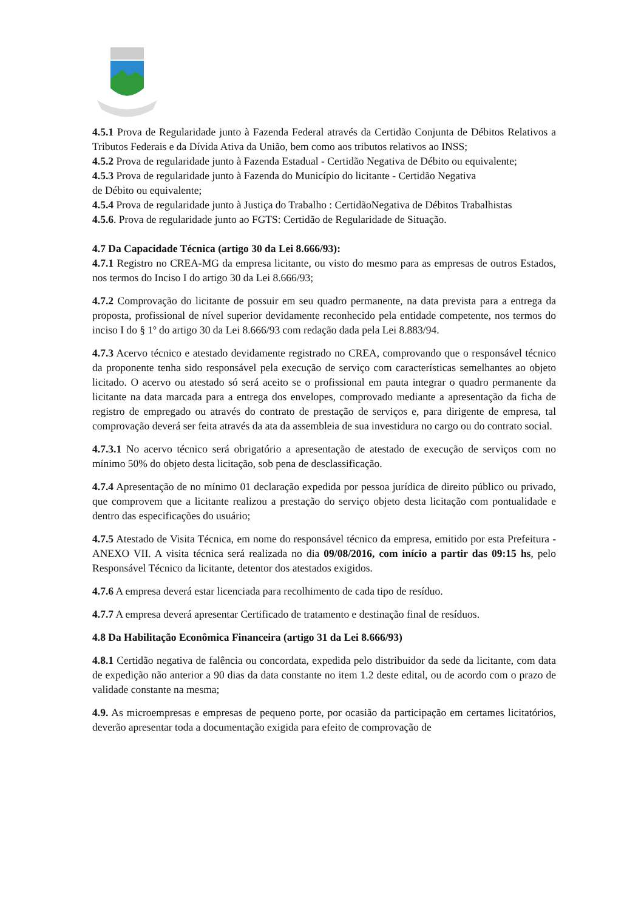4.5.1 Prova de Regularidade junto à Fazenda Federal através da Certidão Conjunta de Débitos Relativos a Tributos Federais e da Dívida Ativa da União, bem como aos tributos relativos ao INSS;
4.5.2 Prova de regularidade junto à Fazenda Estadual - Certidão Negativa de Débito ou equivalente;
4.5.3 Prova de regularidade junto à Fazenda do Município do licitante - Certidão Negativa
de Débito ou equivalente;
4.5.4 Prova de regularidade junto à Justiça do Trabalho : CertidãoNegativa de Débitos Trabalhistas
4.5.6. Prova de regularidade junto ao FGTS: Certidão de Regularidade de Situação.
4.7 Da Capacidade Técnica (artigo 30 da Lei 8.666/93):
4.7.1 Registro no CREA-MG da empresa licitante, ou visto do mesmo para as empresas de outros Estados, nos termos do Inciso I do artigo 30 da Lei 8.666/93;
4.7.2 Comprovação do licitante de possuir em seu quadro permanente, na data prevista para a entrega da proposta, profissional de nível superior devidamente reconhecido pela entidade competente, nos termos do inciso I do § 1º do artigo 30 da Lei 8.666/93 com redação dada pela Lei 8.883/94.
4.7.3 Acervo técnico e atestado devidamente registrado no CREA, comprovando que o responsável técnico da proponente tenha sido responsável pela execução de serviço com características semelhantes ao objeto licitado. O acervo ou atestado só será aceito se o profissional em pauta integrar o quadro permanente da licitante na data marcada para a entrega dos envelopes, comprovado mediante a apresentação da ficha de registro de empregado ou através do contrato de prestação de serviços e, para dirigente de empresa, tal comprovação deverá ser feita através da ata da assembleia de sua investidura no cargo ou do contrato social.
4.7.3.1 No acervo técnico será obrigatório a apresentação de atestado de execução de serviços com no mínimo 50% do objeto desta licitação, sob pena de desclassificação.
4.7.4 Apresentação de no mínimo 01 declaração expedida por pessoa jurídica de direito público ou privado, que comprovem que a licitante realizou a prestação do serviço objeto desta licitação com pontualidade e dentro das especificações do usuário;
4.7.5 Atestado de Visita Técnica, em nome do responsável técnico da empresa, emitido por esta Prefeitura - ANEXO VII. A visita técnica será realizada no dia 09/08/2016, com início a partir das 09:15 hs, pelo Responsável Técnico da licitante, detentor dos atestados exigidos.
4.7.6 A empresa deverá estar licenciada para recolhimento de cada tipo de resíduo.
4.7.7 A empresa deverá apresentar Certificado de tratamento e destinação final de resíduos.
4.8 Da Habilitação Econômica Financeira (artigo 31 da Lei 8.666/93)
4.8.1 Certidão negativa de falência ou concordata, expedida pelo distribuidor da sede da licitante, com data de expedição não anterior a 90 dias da data constante no item 1.2 deste edital, ou de acordo com o prazo de validade constante na mesma;
4.9. As microempresas e empresas de pequeno porte, por ocasião da participação em certames licitatórios, deverão apresentar toda a documentação exigida para efeito de comprovação de